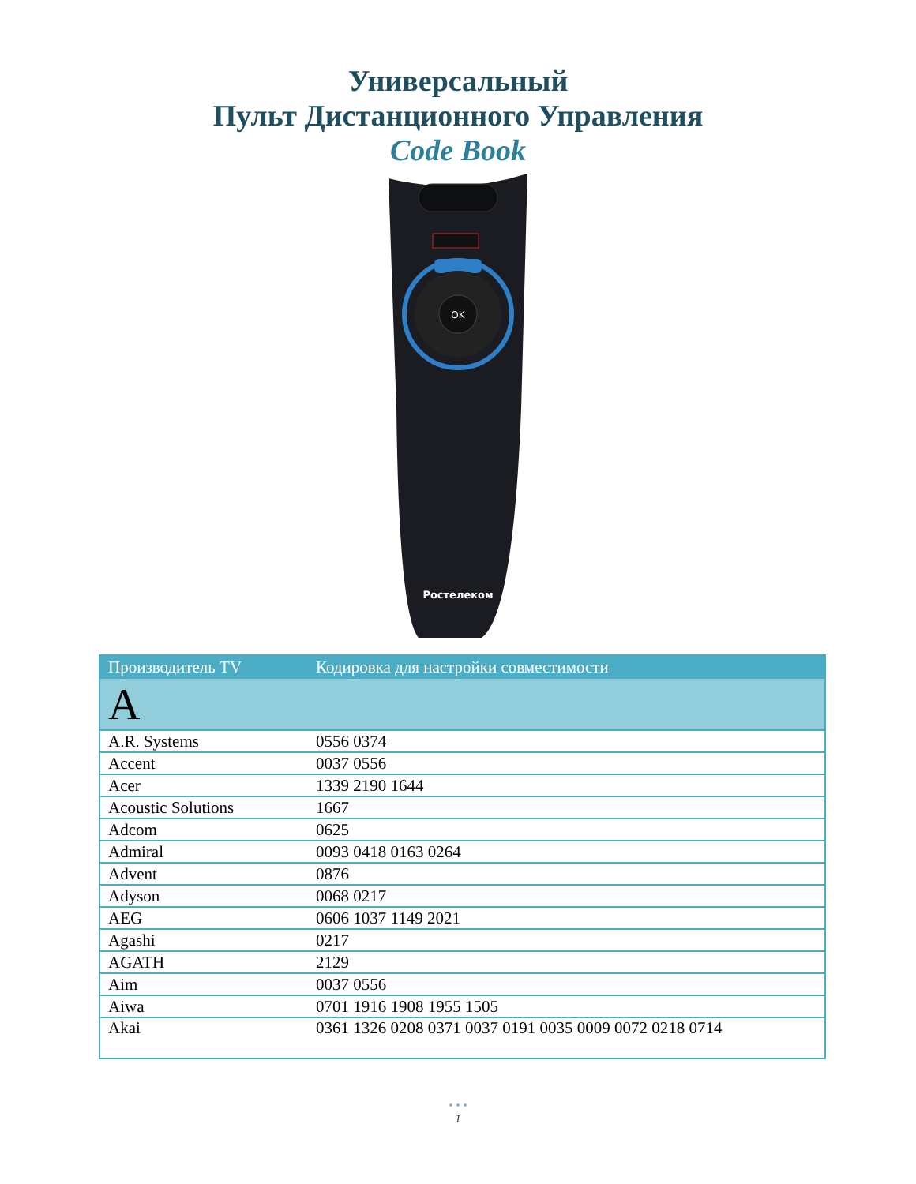Универсальный
Пульт Дистанционного Управления
Code Book
OK
Ростелеком
| Производитель TV | Кодировка для настройки совместимости |
| --- | --- |
| A | |
| A.R. Systems | 0556 0374 |
| Accent | 0037 0556 |
| Acer | 1339 2190 1644 |
| Acoustic Solutions | 1667 |
| Adcom | 0625 |
| Admiral | 0093 0418 0163 0264 |
| Advent | 0876 |
| Adyson | 0068 0217 |
| AEG | 0606 1037 1149 2021 |
| Agashi | 0217 |
| AGATH | 2129 |
| Aim | 0037 0556 |
| Aiwa | 0701 1916 1908 1955 1505 |
| Akai | 0361 1326 0208 0371 0037 0191 0035 0009 0072 0218 0714 |
• • •
1